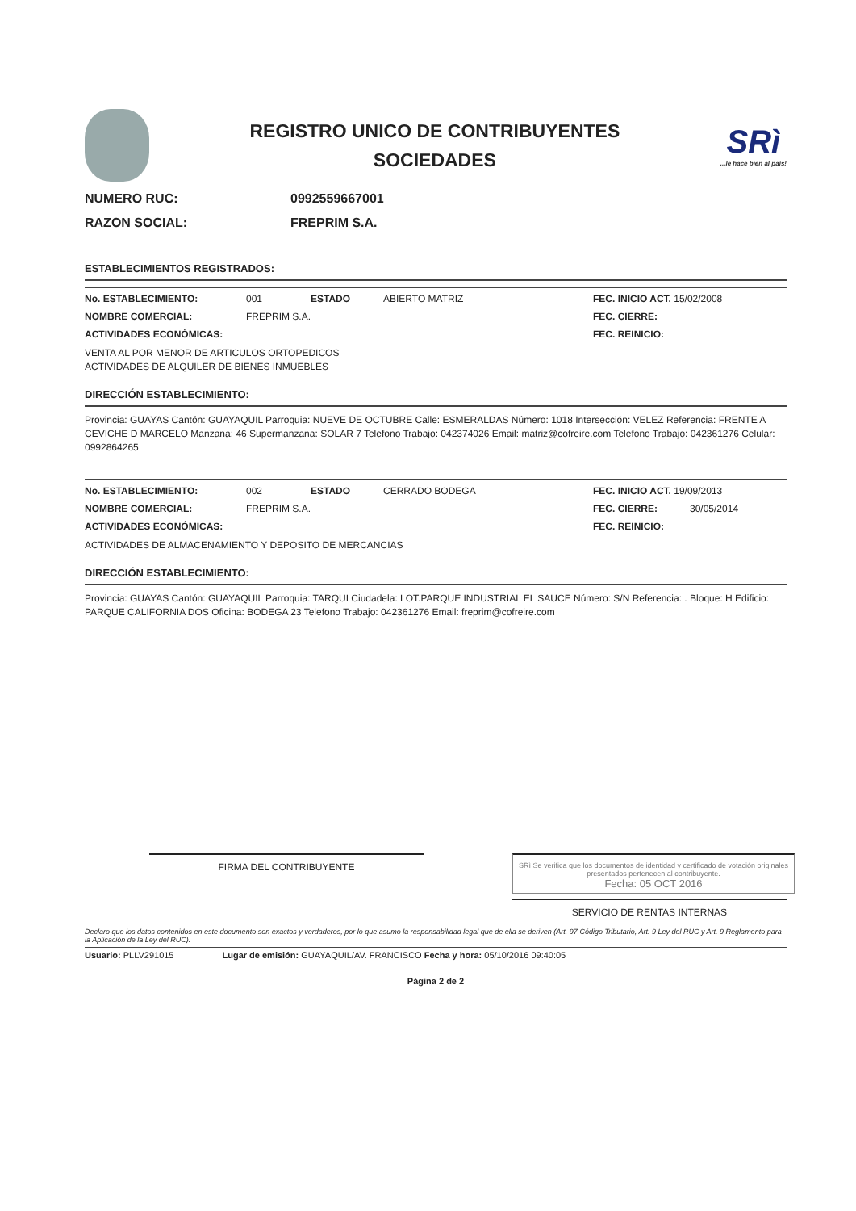REGISTRO UNICO DE CONTRIBUYENTES
SOCIEDADES
SRì...le hace bien al país!
NUMERO RUC: 0992559667001
RAZON SOCIAL: FREPRIM S.A.
ESTABLECIMIENTOS REGISTRADOS:
No. ESTABLECIMIENTO: 001 ESTADO ABIERTO MATRIZ FEC. INICIO ACT. 15/02/2008
NOMBRE COMERCIAL: FREPRIM S.A. FEC. CIERRE:
ACTIVIDADES ECONÓMICAS: FEC. REINICIO:
VENTA AL POR MENOR DE ARTICULOS ORTOPEDICOS
ACTIVIDADES DE ALQUILER DE BIENES INMUEBLES
DIRECCIÓN ESTABLECIMIENTO:
Provincia: GUAYAS Cantón: GUAYAQUIL Parroquia: NUEVE DE OCTUBRE Calle: ESMERALDAS Número: 1018 Intersección: VELEZ Referencia: FRENTE A CEVICHE D MARCELO Manzana: 46 Supermanzana: SOLAR 7 Telefono Trabajo: 042374026 Email: matriz@cofreire.com Telefono Trabajo: 042361276 Celular: 0992864265
No. ESTABLECIMIENTO: 002 ESTADO CERRADO BODEGA FEC. INICIO ACT. 19/09/2013
NOMBRE COMERCIAL: FREPRIM S.A. FEC. CIERRE: 30/05/2014
ACTIVIDADES ECONÓMICAS: FEC. REINICIO:
ACTIVIDADES DE ALMACENAMIENTO Y DEPOSITO DE MERCANCIAS
DIRECCIÓN ESTABLECIMIENTO:
Provincia: GUAYAS Cantón: GUAYAQUIL Parroquia: TARQUI Ciudadela: LOT.PARQUE INDUSTRIAL EL SAUCE Número: S/N Referencia: . Bloque: H Edificio: PARQUE CALIFORNIA DOS Oficina: BODEGA 23 Telefono Trabajo: 042361276 Email: freprim@cofreire.com
FIRMA DEL CONTRIBUYENTE
SRì Se verifica que los documentos de identidad y certificado de votación originales presentados pertenecen al contribuyente.
Fecha: 05 OCT 2016
SERVICIO DE RENTAS INTERNAS
Declaro que los datos contenidos en este documento son exactos y verdaderos, por lo que asumo la responsabilidad legal que de ella se deriven (Art. 97 Código Tributario, Art. 9 Ley del RUC y Art. 9 Reglamento para la Aplicación de la Ley del RUC).
Usuario: PLLV291015 Lugar de emisión: GUAYAQUIL/AV. FRANCISCO Fecha y hora: 05/10/2016 09:40:05
Página 2 de 2